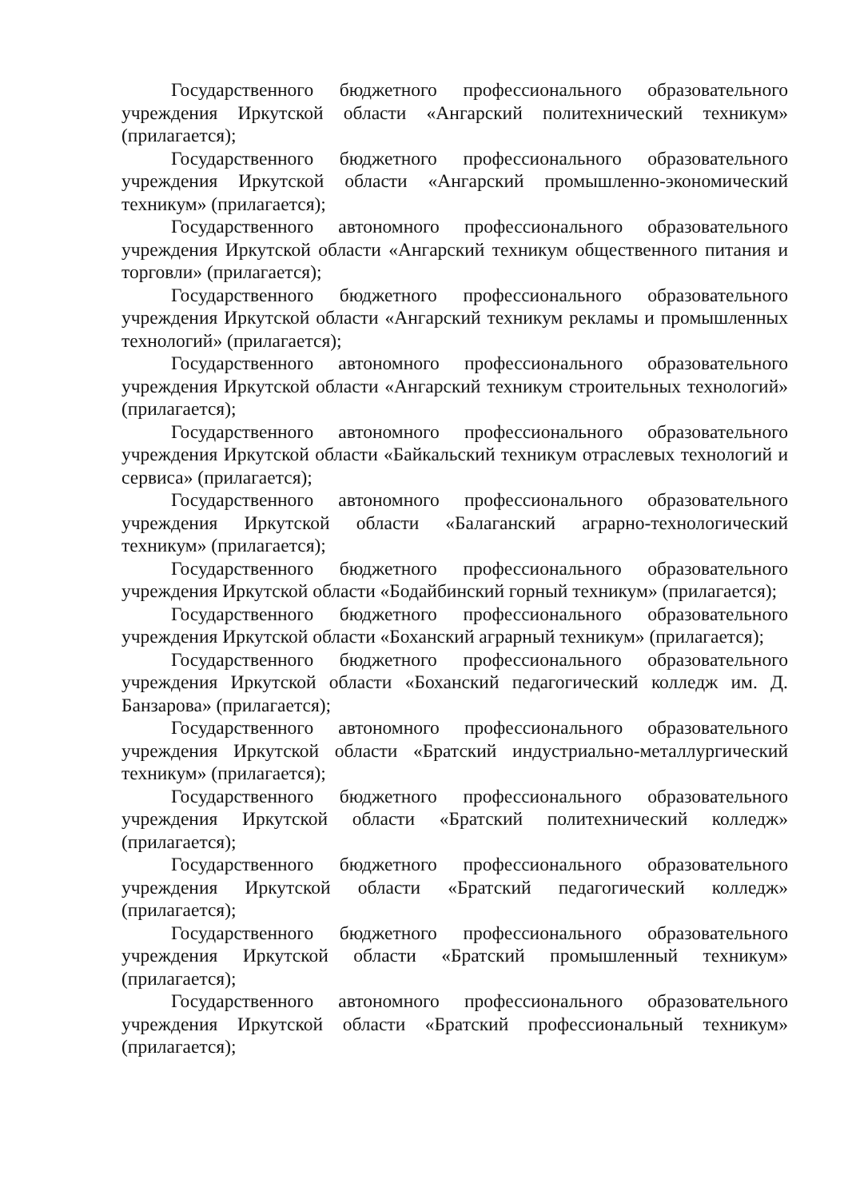Государственного бюджетного профессионального образовательного учреждения Иркутской области «Ангарский политехнический техникум» (прилагается);
Государственного бюджетного профессионального образовательного учреждения Иркутской области «Ангарский промышленно-экономический техникум» (прилагается);
Государственного автономного профессионального образовательного учреждения Иркутской области «Ангарский техникум общественного питания и торговли» (прилагается);
Государственного бюджетного профессионального образовательного учреждения Иркутской области «Ангарский техникум рекламы и промышленных технологий» (прилагается);
Государственного автономного профессионального образовательного учреждения Иркутской области «Ангарский техникум строительных технологий» (прилагается);
Государственного автономного профессионального образовательного учреждения Иркутской области «Байкальский техникум отраслевых технологий и сервиса» (прилагается);
Государственного автономного профессионального образовательного учреждения Иркутской области «Балаганский аграрно-технологический техникум» (прилагается);
Государственного бюджетного профессионального образовательного учреждения Иркутской области «Бодайбинский горный техникум» (прилагается);
Государственного бюджетного профессионального образовательного учреждения Иркутской области «Боханский аграрный техникум» (прилагается);
Государственного бюджетного профессионального образовательного учреждения Иркутской области «Боханский педагогический колледж им. Д. Банзарова» (прилагается);
Государственного автономного профессионального образовательного учреждения Иркутской области «Братский индустриально-металлургический техникум» (прилагается);
Государственного бюджетного профессионального образовательного учреждения Иркутской области «Братский политехнический колледж» (прилагается);
Государственного бюджетного профессионального образовательного учреждения Иркутской области «Братский педагогический колледж» (прилагается);
Государственного бюджетного профессионального образовательного учреждения Иркутской области «Братский промышленный техникум» (прилагается);
Государственного автономного профессионального образовательного учреждения Иркутской области «Братский профессиональный техникум» (прилагается);